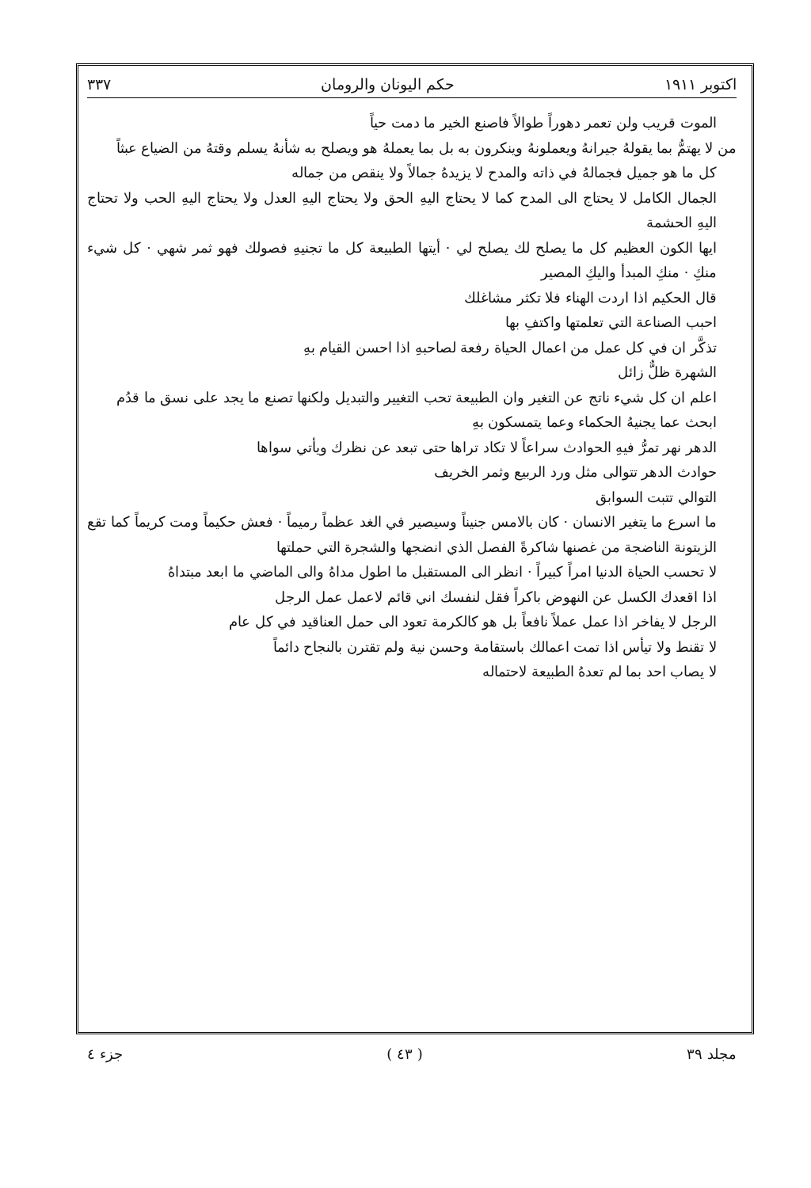اكتوبر ١٩١١ حكم اليونان والرومان ٣٣٧
الموت قريب ولن تعمر دهوراً طوالاً فاصنع الخير ما دمت حياً
من لا يهتمُّ بما يقولهُ جيرانهُ ويعملونهُ وينكرون به بل بما يعملهُ هو ويصلح به شأنهُ يسلم وقتهُ من الضياع عبثاً
كل ما هو جميل فجمالهُ في ذاته والمدح لا يزيدهُ جمالاً ولا ينقص من جماله
الجمال الكامل لا يحتاج الى المدح كما لا يحتاج اليهِ الحق ولا يحتاج اليهِ العدل ولا يحتاج اليهِ الحب ولا تحتاج اليهِ الحشمة
ايها الكون العظيم كل ما يصلح لك يصلح لي · أيتها الطبيعة كل ما تجنيهِ فصولك فهو ثمر شهي · كل شيء منكِ · منكِ المبدأ واليكِ المصير
قال الحكيم اذا اردت الهناء فلا تكثر مشاغلك
احبب الصناعة التي تعلمتها واكتفِ بها
تذكَّر ان في كل عمل من اعمال الحياة رفعة لصاحبهِ اذا احسن القيام بهِ
الشهرة ظلٌّ زائل
اعلم ان كل شيء ناتج عن التغير وان الطبيعة تحب التغيير والتبديل ولكنها تصنع ما يجد على نسق ما قدُم
ابحث عما يجنيهُ الحكماء وعما يتمسكون بهِ
الدهر نهر تمرُّ فيهِ الحوادث سراعاً لا تكاد تراها حتى تبعد عن نظرك ويأتي سواها
حوادث الدهر تتوالى مثل ورد الربيع وثمر الخريف
التوالي تتبت السوابق
ما اسرع ما يتغير الانسان · كان بالامس جنيناً وسيصير في الغد عظماً رميماً · فعش حكيماً ومت كريماً كما تقع الزيتونة الناضجة من غصنها شاكرةً الفصل الذي انضجها والشجرة التي حملتها
لا تحسب الحياة الدنيا امراً كبيراً · انظر الى المستقبل ما اطول مداهُ والى الماضي ما ابعد مبتداهُ
اذا اقعدك الكسل عن النهوض باكراً فقل لنفسك اني قائم لاعمل عمل الرجل
الرجل لا يفاخر اذا عمل عملاً نافعاً بل هو كالكرمة تعود الى حمل العناقيد في كل عام
لا تقنط ولا تيأس اذا تمت اعمالك باستقامة وحسن نية ولم تقترن بالنجاح دائماً
لا يصاب احد بما لم تعدهُ الطبيعة لاحتماله
مجلد ٣٩ ( ٤٣ ) جزء ٤